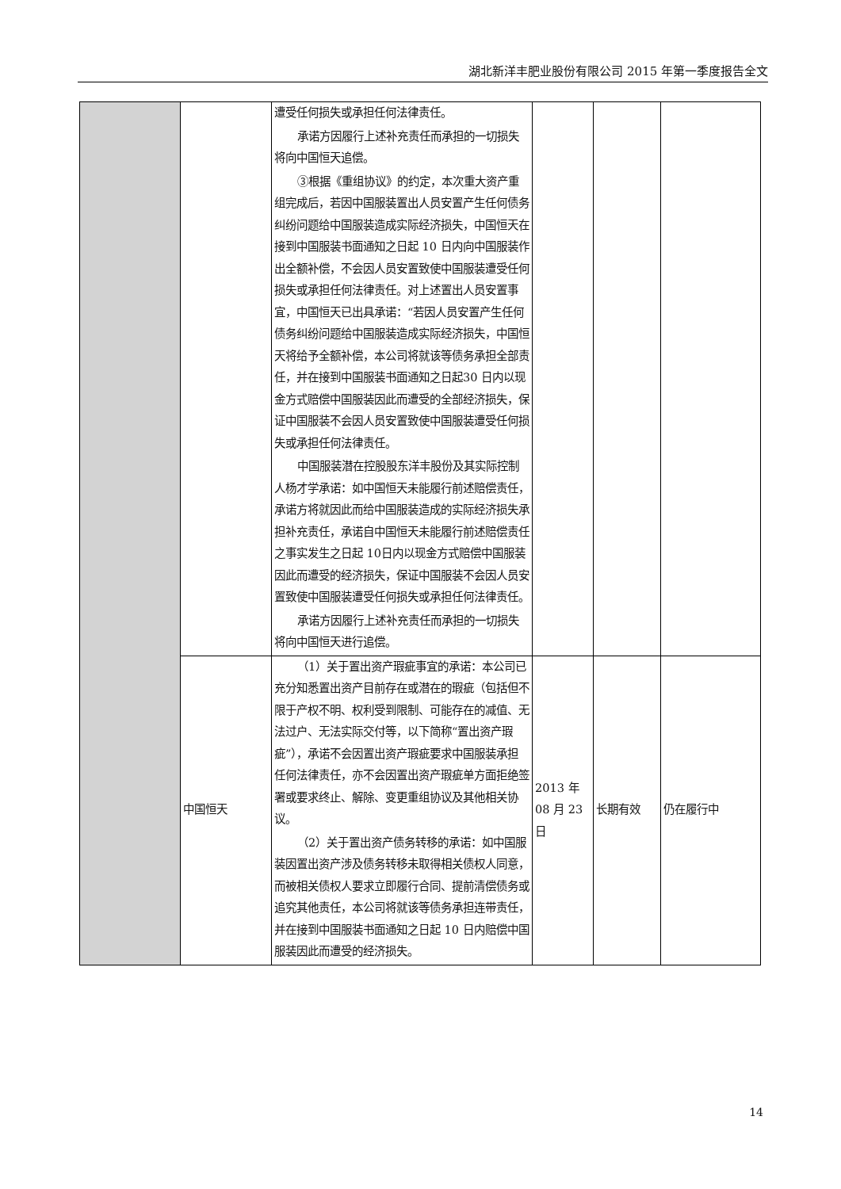湖北新洋丰肥业股份有限公司 2015 年第一季度报告全文
| | | 遭受任何损失或承担任何法律责任。 承诺方因履行上述补充责任而承担的一切损失将向中国恒天追偿。 ③根据《重组协议》的约定，本次重大资产重组完成后，若因中国服装置出人员安置产生任何债务纠纷问题给中国服装造成实际经济损失，中国恒天在接到中国服装书面通知之日起 10 日内向中国服装作出全额补偿，不会因人员安置致使中国服装遭受任何损失或承担任何法律责任。对上述置出人员安置事宜，中国恒天已出具承诺：“若因人员安置产生任何债务纠纷问题给中国服装造成实际经济损失，中国恒天将给予全额补偿，本公司将就该等债务承担全部责任，并在接到中国服装书面通知之日起30 日内以现金方式赔偿中国服装因此而遭受的全部经济损失，保证中国服装不会因人员安置致使中国服装遭受任何损失或承担任何法律责任。 中国服装潜在控股股东洋丰股份及其实际控制人杨才学承诺：如中国恒天未能履行前述赔偿责任，承诺方将就因此而给中国服装造成的实际经济损失承担补充责任，承诺自中国恒天未能履行前述赔偿责任之事实发生之日起 10日内以现金方式赔偿中国服装因此而遭受的经济损失，保证中国服装不会因人员安置致使中国服装遭受任何损失或承担任何法律责任。 承诺方因履行上述补充责任而承担的一切损失将向中国恒天进行追偿。 | | | |
| | 中国恒天 | （1）关于置出资产瑕疵事宜的承诺：本公司已充分知悉置出资产目前存在或潜在的瑕疵（包括但不限于产权不明、权利受到限制、可能存在的减值、无法过户、无法实际交付等，以下简称“置出资产瑕疵”），承诺不会因置出资产瑕疵要求中国服装承担任何法律责任，亦不会因置出资产瑕疵单方面拒绝签署或要求终止、解除、变更重组协议及其他相关协议。 （2）关于置出资产债务转移的承诺：如中国服装因置出资产涉及债务转移未取得相关债权人同意，而被相关债权人要求立即履行合同、提前清偿债务或追究其他责任，本公司将就该等债务承担连带责任，并在接到中国服装书面通知之日起 10 日内赔偿中国服装因此而遭受的经济损失。 | 2013 年 08 月 23 日 | 长期有效 | 仍在履行中 |
14